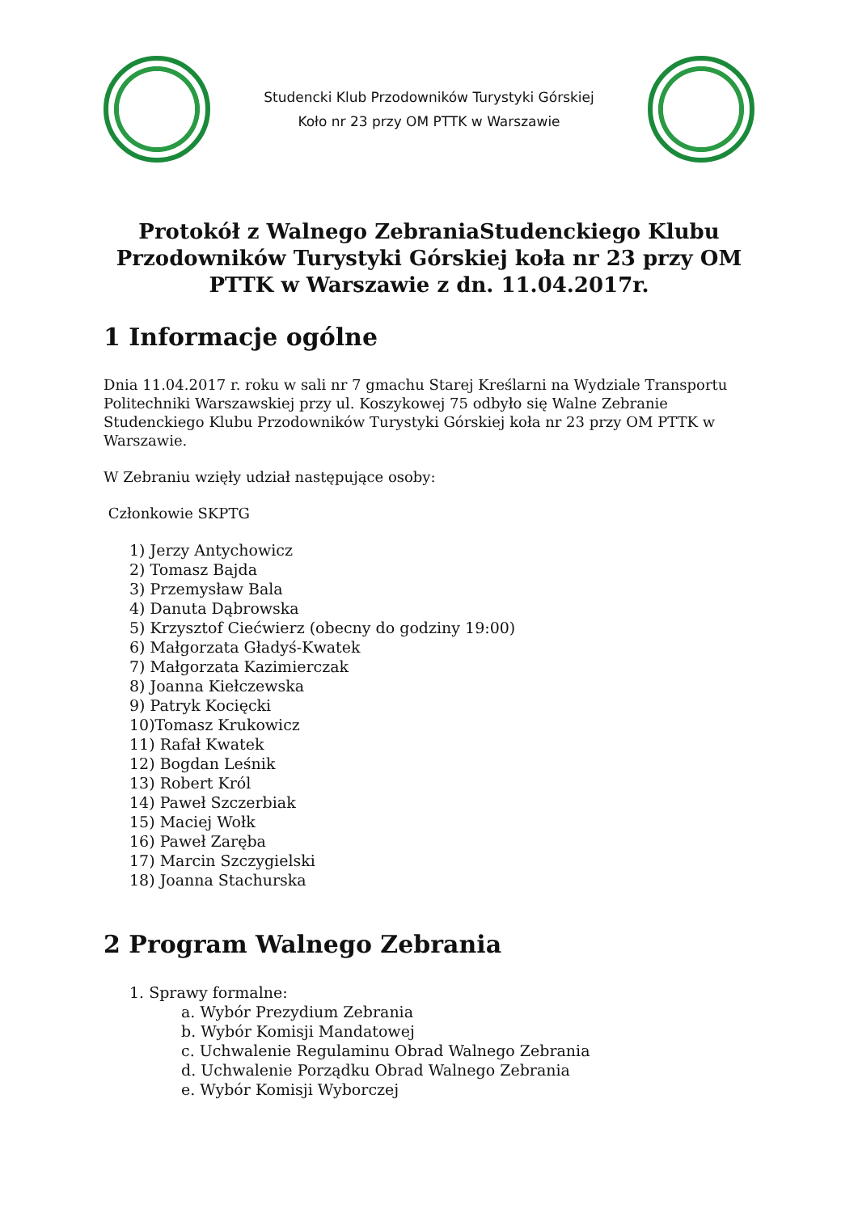Studencki Klub Przodowników Turystyki Górskiej
Koło nr 23 przy OM PTTK w Warszawie
Protokół z Walnego ZebraniaStudenckiego Klubu Przodowników Turystyki Górskiej koła nr 23 przy OM PTTK w Warszawie z dn. 11.04.2017r.
1 Informacje ogólne
Dnia 11.04.2017 r. roku w sali nr 7 gmachu Starej Kreślarni na Wydziale Transportu Politechniki Warszawskiej przy ul. Koszykowej 75 odbyło się Walne Zebranie Studenckiego Klubu Przodowników Turystyki Górskiej koła nr 23 przy OM PTTK w Warszawie.
W Zebraniu wzięły udział następujące osoby:
Członkowie SKPTG
1) Jerzy Antychowicz
2) Tomasz Bajda
3) Przemysław Bala
4) Danuta Dąbrowska
5) Krzysztof Ciećwierz (obecny do godziny 19:00)
6) Małgorzata Gładyś-Kwatek
7) Małgorzata Kazimierczak
8) Joanna Kiełczewska
9) Patryk Kocięcki
10)Tomasz Krukowicz
11) Rafał Kwatek
12) Bogdan Leśnik
13) Robert Król
14) Paweł Szczerbiak
15) Maciej Wołk
16) Paweł Zaręba
17) Marcin Szczygielski
18) Joanna Stachurska
2 Program Walnego Zebrania
1. Sprawy formalne:
a. Wybór Prezydium Zebrania
b. Wybór Komisji Mandatowej
c. Uchwalenie Regulaminu Obrad Walnego Zebrania
d. Uchwalenie Porządku Obrad Walnego Zebrania
e. Wybór Komisji Wyborczej